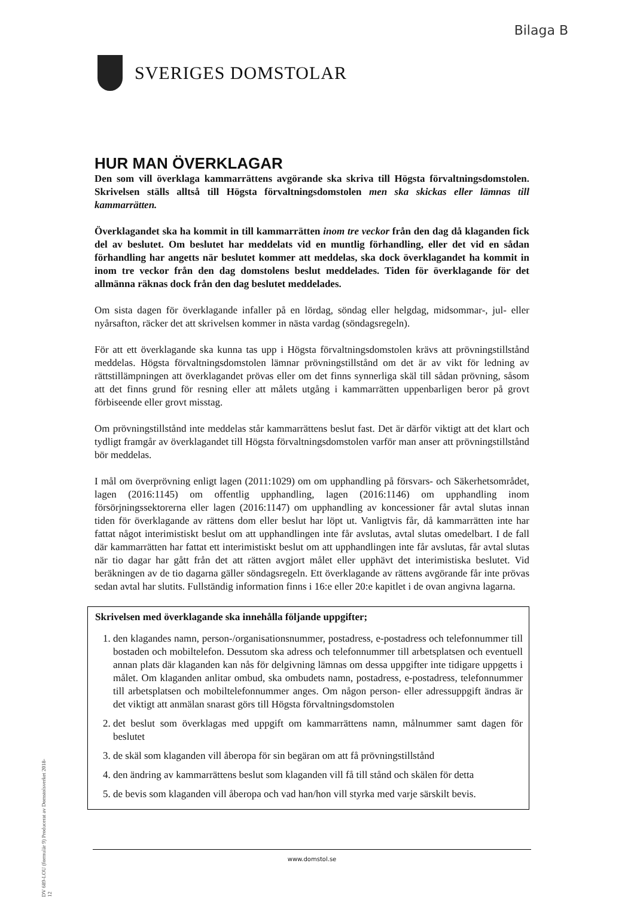Bilaga B
SVERIGES DOMSTOLAR
HUR MAN ÖVERKLAGAR
Den som vill överklaga kammarrättens avgörande ska skriva till Högsta förvaltningsdomstolen. Skrivelsen ställs alltså till Högsta förvaltningsdomstolen men ska skickas eller lämnas till kammarrätten.
Överklagandet ska ha kommit in till kammarrätten inom tre veckor från den dag då klaganden fick del av beslutet. Om beslutet har meddelats vid en muntlig förhandling, eller det vid en sådan förhandling har angetts när beslutet kommer att meddelas, ska dock överklagandet ha kommit in inom tre veckor från den dag domstolens beslut meddelades. Tiden för överklagande för det allmänna räknas dock från den dag beslutet meddelades.
Om sista dagen för överklagande infaller på en lördag, söndag eller helgdag, midsommar-, jul- eller nyårsafton, räcker det att skrivelsen kommer in nästa vardag (söndagsregeln).
För att ett överklagande ska kunna tas upp i Högsta förvaltningsdomstolen krävs att prövningstillstånd meddelas. Högsta förvaltningsdomstolen lämnar prövningstillstånd om det är av vikt för ledning av rättstillämpningen att överklagandet prövas eller om det finns synnerliga skäl till sådan prövning, såsom att det finns grund för resning eller att målets utgång i kammarrätten uppenbarligen beror på grovt förbiseende eller grovt misstag.
Om prövningstillstånd inte meddelas står kammarrättens beslut fast. Det är därför viktigt att det klart och tydligt framgår av överklagandet till Högsta förvaltningsdomstolen varför man anser att prövningstillstånd bör meddelas.
I mål om överprövning enligt lagen (2011:1029) om om upphandling på försvars- och Säkerhetsområdet, lagen (2016:1145) om offentlig upphandling, lagen (2016:1146) om upphandling inom försörjningssektorerna eller lagen (2016:1147) om upphandling av koncessioner får avtal slutas innan tiden för överklagande av rättens dom eller beslut har löpt ut. Vanligtvis får, då kammarrätten inte har fattat något interimistiskt beslut om att upphandlingen inte får avslutas, avtal slutas omedelbart. I de fall där kammarrätten har fattat ett interimistiskt beslut om att upphandlingen inte får avslutas, får avtal slutas när tio dagar har gått från det att rätten avgjort målet eller upphävt det interimistiska beslutet. Vid beräkningen av de tio dagarna gäller söndagsregeln. Ett överklagande av rättens avgörande får inte prövas sedan avtal har slutits. Fullständig information finns i 16:e eller 20:e kapitlet i de ovan angivna lagarna.
Skrivelsen med överklagande ska innehålla följande uppgifter;
1. den klagandes namn, person-/organisationsnummer, postadress, e-postadress och telefonnummer till bostaden och mobiltelefon. Dessutom ska adress och telefonnummer till arbetsplatsen och eventuell annan plats där klaganden kan nås för delgivning lämnas om dessa uppgifter inte tidigare uppgetts i målet. Om klaganden anlitar ombud, ska ombudets namn, postadress, e-postadress, telefonnummer till arbetsplatsen och mobiltelefonnummer anges. Om någon person- eller adressuppgift ändras är det viktigt att anmälan snarast görs till Högsta förvaltningsdomstolen
2. det beslut som överklagas med uppgift om kammarrättens namn, målnummer samt dagen för beslutet
3. de skäl som klaganden vill åberopa för sin begäran om att få prövningstillstånd
4. den ändring av kammarrättens beslut som klaganden vill få till stånd och skälen för detta
5. de bevis som klaganden vill åberopa och vad han/hon vill styrka med varje särskilt bevis.
DV 689-LOU (formulär 9) Producerat av Domstolsverket 2018-12
www.domstol.se